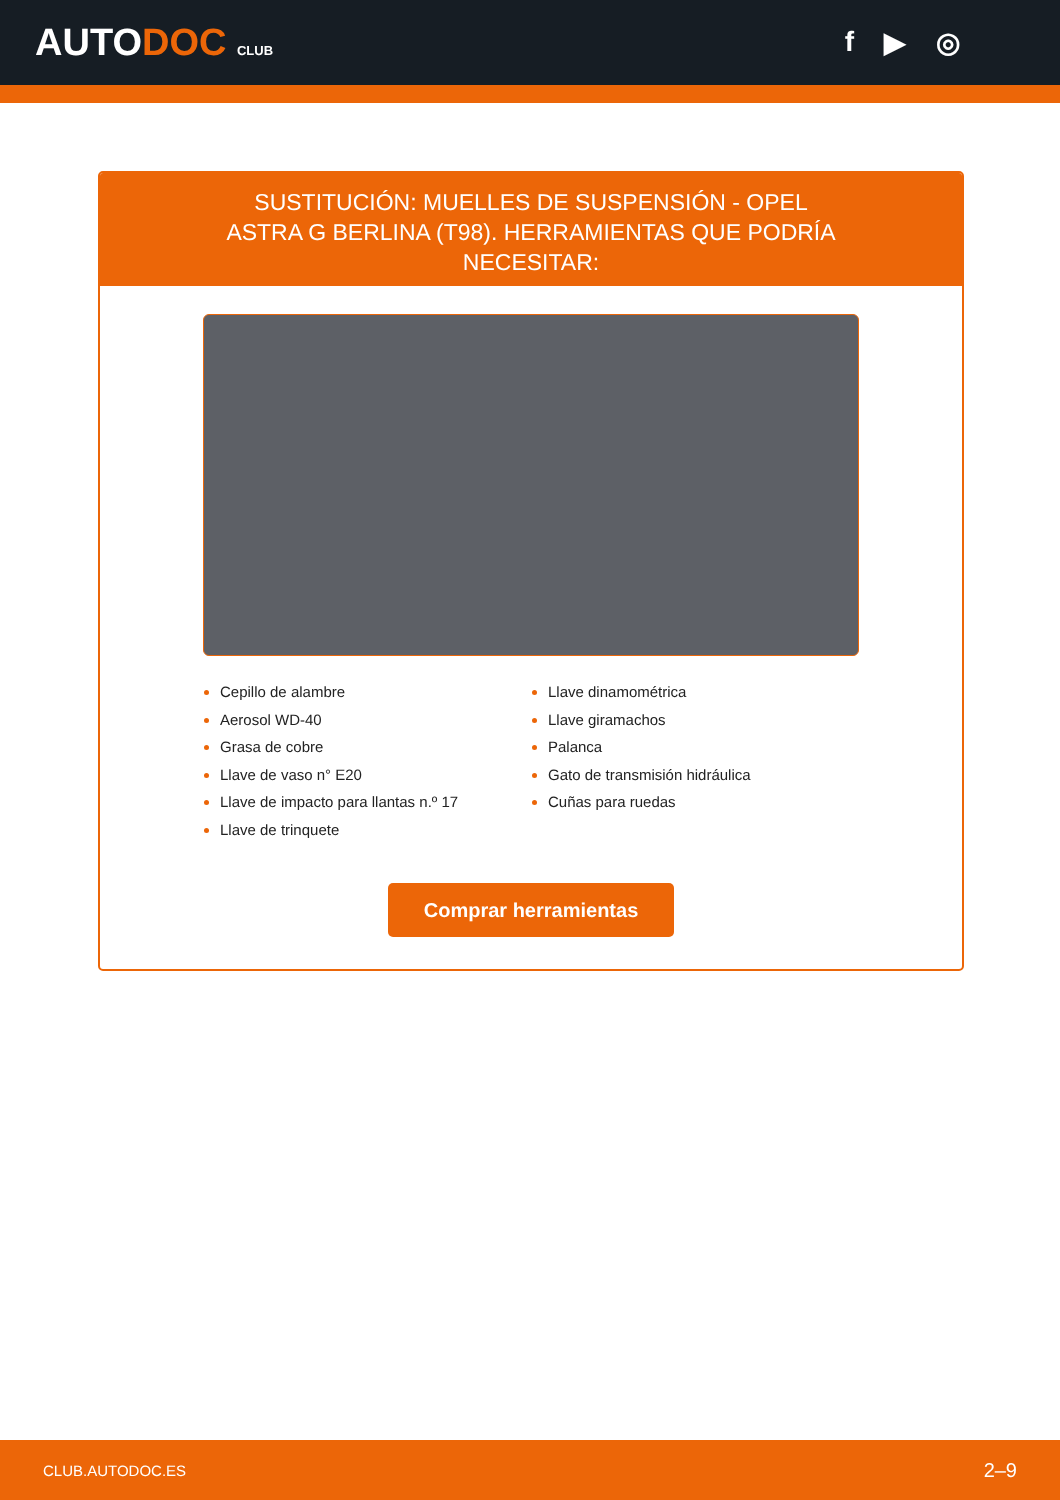AUTODOC CLUB
f ▶ ◎
SUSTITUCIÓN: MUELLES DE SUSPENSIÓN - OPEL ASTRA G BERLINA (T98). HERRAMIENTAS QUE PODRÍA NECESITAR:
Cepillo de alambre
Aerosol WD-40
Grasa de cobre
Llave de vaso n° E20
Llave de impacto para llantas n.º 17
Llave de trinquete
Llave dinamométrica
Llave giramachos
Palanca
Gato de transmisión hidráulica
Cuñas para ruedas
Comprar herramientas
CLUB.AUTODOC.ES 2–9